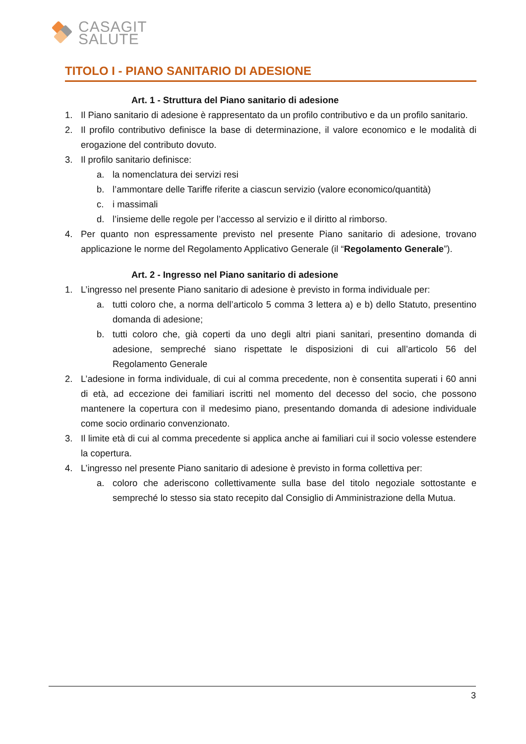CASAGIT
SALUTE
TITOLO I - PIANO SANITARIO DI ADESIONE
Art. 1 - Struttura del Piano sanitario di adesione
1. Il Piano sanitario di adesione è rappresentato da un profilo contributivo e da un profilo sanitario.
2. Il profilo contributivo definisce la base di determinazione, il valore economico e le modalità di erogazione del contributo dovuto.
3. Il profilo sanitario definisce:
a. la nomenclatura dei servizi resi
b. l’ammontare delle Tariffe riferite a ciascun servizio (valore economico/quantità)
c. i massimali
d. l’insieme delle regole per l’accesso al servizio e il diritto al rimborso.
4. Per quanto non espressamente previsto nel presente Piano sanitario di adesione, trovano applicazione le norme del Regolamento Applicativo Generale (il “Regolamento Generale”).
Art. 2 - Ingresso nel Piano sanitario di adesione
1. L’ingresso nel presente Piano sanitario di adesione è previsto in forma individuale per:
a. tutti coloro che, a norma dell’articolo 5 comma 3 lettera a) e b) dello Statuto, presentino domanda di adesione;
b. tutti coloro che, già coperti da uno degli altri piani sanitari, presentino domanda di adesione, sempreché siano rispettate le disposizioni di cui all’articolo 56 del Regolamento Generale
2. L’adesione in forma individuale, di cui al comma precedente, non è consentita superati i 60 anni di età, ad eccezione dei familiari iscritti nel momento del decesso del socio, che possono mantenere la copertura con il medesimo piano, presentando domanda di adesione individuale come socio ordinario convenzionato.
3. Il limite età di cui al comma precedente si applica anche ai familiari cui il socio volesse estendere la copertura.
4. L’ingresso nel presente Piano sanitario di adesione è previsto in forma collettiva per:
a. coloro che aderiscono collettivamente sulla base del titolo negoziale sottostante e sempreché lo stesso sia stato recepito dal Consiglio di Amministrazione della Mutua.
3